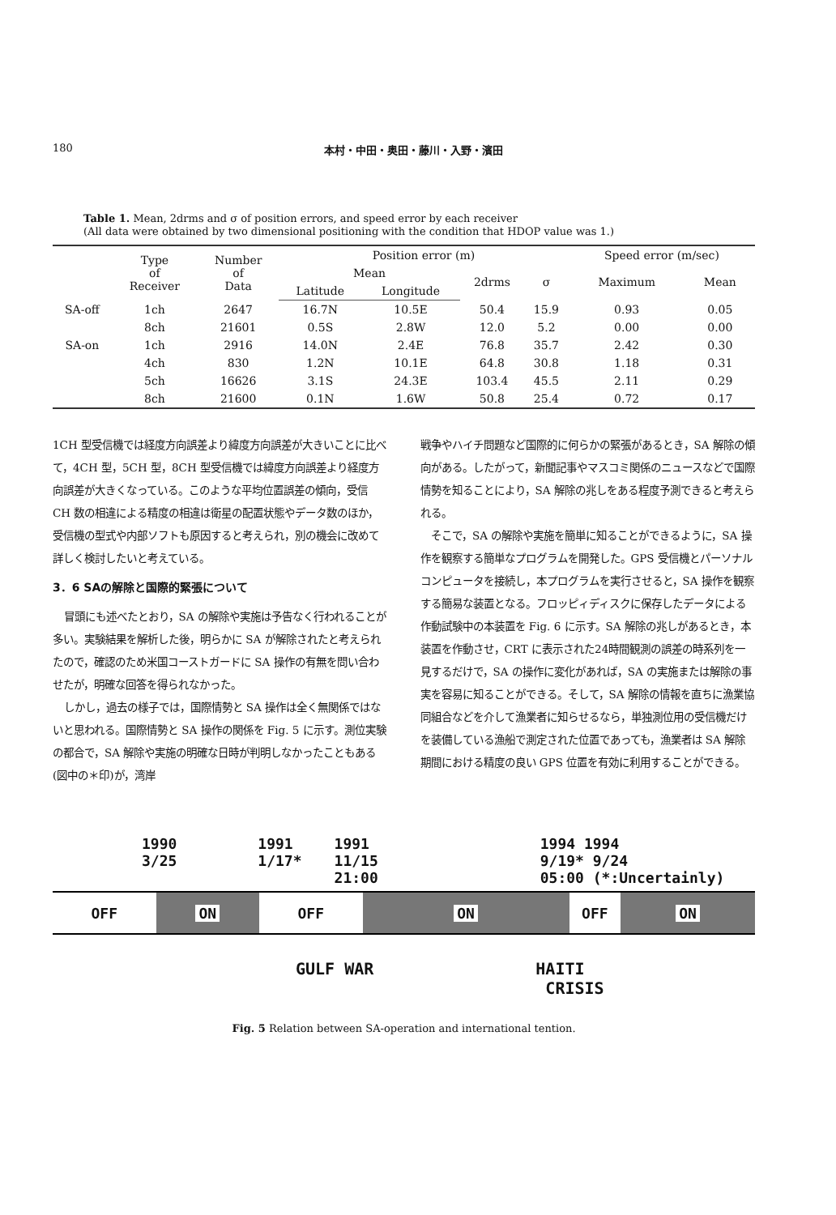180 本村・中田・奥田・藤川・入野・濱田
Table 1. Mean, 2drms and σ of position errors, and speed error by each receiver
(All data were obtained by two dimensional positioning with the condition that HDOP value was 1.)
| | Type of Receiver | Number of Data | Position error (m) | | | | Speed error (m/sec) | |
| --- | --- | --- | --- | --- | --- | --- | --- | --- |
| | | | Mean | | 2drms | σ | Maximum | Mean |
| | | | Latitude | Longitude | | | | |
| SA-off | 1ch | 2647 | 16.7N | 10.5E | 50.4 | 15.9 | 0.93 | 0.05 |
| | 8ch | 21601 | 0.5S | 2.8W | 12.0 | 5.2 | 0.00 | 0.00 |
| SA-on | 1ch | 2916 | 14.0N | 2.4E | 76.8 | 35.7 | 2.42 | 0.30 |
| | 4ch | 830 | 1.2N | 10.1E | 64.8 | 30.8 | 1.18 | 0.31 |
| | 5ch | 16626 | 3.1S | 24.3E | 103.4 | 45.5 | 2.11 | 0.29 |
| | 8ch | 21600 | 0.1N | 1.6W | 50.8 | 25.4 | 0.72 | 0.17 |
1CH 型受信機では経度方向誤差より緯度方向誤差が大きいことに比べて，4CH 型，5CH 型，8CH 型受信機では緯度方向誤差より経度方向誤差が大きくなっている。このような平均位置誤差の傾向，受信 CH 数の相違による精度の相違は衛星の配置状態やデータ数のほか，受信機の型式や内部ソフトも原因すると考えられ，別の機会に改めて詳しく検討したいと考えている。
3．6 SAの解除と国際的緊張について
冒頭にも述べたとおり，SA の解除や実施は予告なく行われることが多い。実験結果を解析した後，明らかに SA が解除されたと考えられたので，確認のため米国コーストガードに SA 操作の有無を問い合わせたが，明確な回答を得られなかった。
しかし，過去の様子では，国際情勢と SA 操作は全く無関係ではないと思われる。国際情勢と SA 操作の関係を Fig. 5 に示す。測位実験の都合で，SA 解除や実施の明確な日時が判明しなかったこともある(図中の＊印)が，湾岸
戦争やハイチ問題など国際的に何らかの緊張があるとき，SA 解除の傾向がある。したがって，新聞記事やマスコミ関係のニュースなどで国際情勢を知ることにより，SA 解除の兆しをある程度予測できると考えられる。
そこで，SA の解除や実施を簡単に知ることができるように，SA 操作を観察する簡単なプログラムを開発した。GPS 受信機とパーソナルコンピュータを接続し，本プログラムを実行させると，SA 操作を観察する簡易な装置となる。フロッピィディスクに保存したデータによる作動試験中の本装置を Fig. 6 に示す。SA 解除の兆しがあるとき，本装置を作動させ，CRT に表示された24時間観測の誤差の時系列を一見するだけで，SA の操作に変化があれば，SA の実施または解除の事実を容易に知ることができる。そして，SA 解除の情報を直ちに漁業協同組合などを介して漁業者に知らせるなら，単独測位用の受信機だけを装備している漁船で測定された位置であっても，漁業者は SA 解除期間における精度の良い GPS 位置を有効に利用することができる。
1990
3/25
1991
1/17*
1991
11/15
21:00
1994 1994
9/19* 9/24
05:00 (*:Uncertainly)
OFF ON OFF ON OFF ON
GULF WAR HAITI
CRISIS
Fig. 5 Relation between SA-operation and international tention.